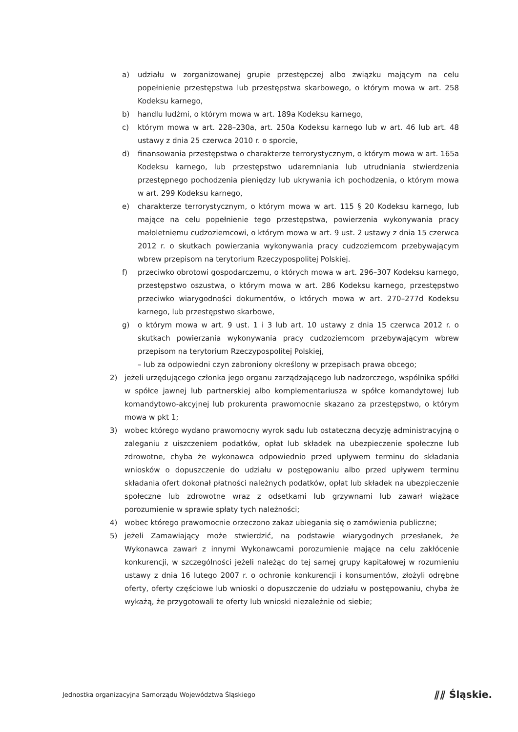a) udziału w zorganizowanej grupie przestępczej albo związku mającym na celu popełnienie przestępstwa lub przestępstwa skarbowego, o którym mowa w art. 258 Kodeksu karnego,
b) handlu ludźmi, o którym mowa w art. 189a Kodeksu karnego,
c) którym mowa w art. 228–230a, art. 250a Kodeksu karnego lub w art. 46 lub art. 48 ustawy z dnia 25 czerwca 2010 r. o sporcie,
d) finansowania przestępstwa o charakterze terrorystycznym, o którym mowa w art. 165a Kodeksu karnego, lub przestępstwo udaremniania lub utrudniania stwierdzenia przestępnego pochodzenia pieniędzy lub ukrywania ich pochodzenia, o którym mowa w art. 299 Kodeksu karnego,
e) charakterze terrorystycznym, o którym mowa w art. 115 § 20 Kodeksu karnego, lub mające na celu popełnienie tego przestępstwa, powierzenia wykonywania pracy małoletniemu cudzoziemcowi, o którym mowa w art. 9 ust. 2 ustawy z dnia 15 czerwca 2012 r. o skutkach powierzania wykonywania pracy cudzoziemcom przebywającym wbrew przepisom na terytorium Rzeczypospolitej Polskiej.
f) przeciwko obrotowi gospodarczemu, o których mowa w art. 296–307 Kodeksu karnego, przestępstwo oszustwa, o którym mowa w art. 286 Kodeksu karnego, przestępstwo przeciwko wiarygodności dokumentów, o których mowa w art. 270–277d Kodeksu karnego, lub przestępstwo skarbowe,
g) o którym mowa w art. 9 ust. 1 i 3 lub art. 10 ustawy z dnia 15 czerwca 2012 r. o skutkach powierzania wykonywania pracy cudzoziemcom przebywającym wbrew przepisom na terytorium Rzeczypospolitej Polskiej,
– lub za odpowiedni czyn zabroniony określony w przepisach prawa obcego;
2) jeżeli urzędującego członka jego organu zarządzającego lub nadzorczego, wspólnika spółki w spółce jawnej lub partnerskiej albo komplementariusza w spółce komandytowej lub komandytowo-akcyjnej lub prokurenta prawomocnie skazano za przestępstwo, o którym mowa w pkt 1;
3) wobec którego wydano prawomocny wyrok sądu lub ostateczną decyzję administracyjną o zaleganiu z uiszczeniem podatków, opłat lub składek na ubezpieczenie społeczne lub zdrowotne, chyba że wykonawca odpowiednio przed upływem terminu do składania wniosków o dopuszczenie do udziału w postępowaniu albo przed upływem terminu składania ofert dokonał płatności należnych podatków, opłat lub składek na ubezpieczenie społeczne lub zdrowotne wraz z odsetkami lub grzywnami lub zawarł wiążące porozumienie w sprawie spłaty tych należności;
4) wobec którego prawomocnie orzeczono zakaz ubiegania się o zamówienia publiczne;
5) jeżeli Zamawiający może stwierdzić, na podstawie wiarygodnych przesłanek, że Wykonawca zawarł z innymi Wykonawcami porozumienie mające na celu zakłócenie konkurencji, w szczególności jeżeli należąc do tej samej grupy kapitałowej w rozumieniu ustawy z dnia 16 lutego 2007 r. o ochronie konkurencji i konsumentów, złożyli odrębne oferty, oferty częściowe lub wnioski o dopuszczenie do udziału w postępowaniu, chyba że wykażą, że przygotowali te oferty lub wnioski niezależnie od siebie;
Jednostka organizacyjna Samorządu Województwa Śląskiego ⫽⫽ Śląskie.